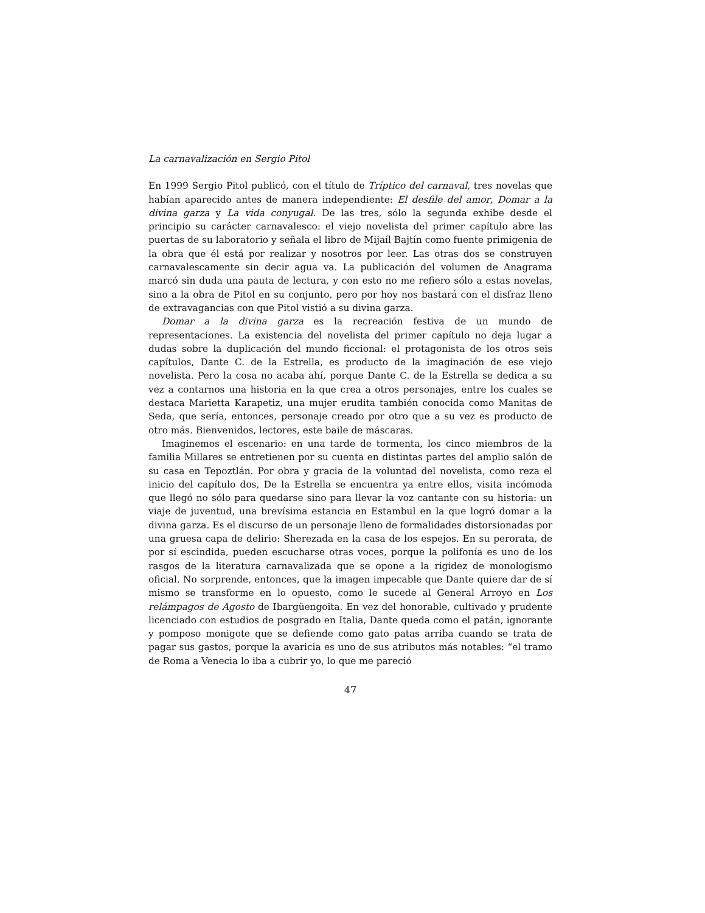La carnavalización en Sergio Pitol
En 1999 Sergio Pitol publicó, con el título de Tríptico del carnaval, tres novelas que habían aparecido antes de manera independiente: El desfile del amor, Domar a la divina garza y La vida conyugal. De las tres, sólo la segunda exhibe desde el principio su carácter carnavalesco: el viejo novelista del primer capítulo abre las puertas de su laboratorio y señala el libro de Mijaíl Bajtín como fuente primigenia de la obra que él está por realizar y nosotros por leer. Las otras dos se construyen carnavalescamente sin decir agua va. La publicación del volumen de Anagrama marcó sin duda una pauta de lectura, y con esto no me refiero sólo a estas novelas, sino a la obra de Pitol en su conjunto, pero por hoy nos bastará con el disfraz lleno de extravagancias con que Pitol vistió a su divina garza.
Domar a la divina garza es la recreación festiva de un mundo de representaciones. La existencia del novelista del primer capítulo no deja lugar a dudas sobre la duplicación del mundo ficcional: el protagonista de los otros seis capítulos, Dante C. de la Estrella, es producto de la imaginación de ese viejo novelista. Pero la cosa no acaba ahí, porque Dante C. de la Estrella se dedica a su vez a contarnos una historia en la que crea a otros personajes, entre los cuales se destaca Marietta Karapetiz, una mujer erudita también conocida como Manitas de Seda, que sería, entonces, personaje creado por otro que a su vez es producto de otro más. Bienvenidos, lectores, este baile de máscaras.
Imaginemos el escenario: en una tarde de tormenta, los cinco miembros de la familia Millares se entretienen por su cuenta en distintas partes del amplio salón de su casa en Tepoztlán. Por obra y gracia de la voluntad del novelista, como reza el inicio del capítulo dos, De la Estrella se encuentra ya entre ellos, visita incómoda que llegó no sólo para quedarse sino para llevar la voz cantante con su historia: un viaje de juventud, una brevísima estancia en Estambul en la que logró domar a la divina garza. Es el discurso de un personaje lleno de formalidades distorsionadas por una gruesa capa de delirio: Sherezada en la casa de los espejos. En su perorata, de por sí escindida, pueden escucharse otras voces, porque la polifonía es uno de los rasgos de la literatura carnavalizada que se opone a la rigidez de monologismo oficial. No sorprende, entonces, que la imagen impecable que Dante quiere dar de sí mismo se transforme en lo opuesto, como le sucede al General Arroyo en Los relámpagos de Agosto de Ibargüengoita. En vez del honorable, cultivado y prudente licenciado con estudios de posgrado en Italia, Dante queda como el patán, ignorante y pomposo monigote que se defiende como gato patas arriba cuando se trata de pagar sus gastos, porque la avaricia es uno de sus atributos más notables: “el tramo de Roma a Venecia lo iba a cubrir yo, lo que me pareció
47